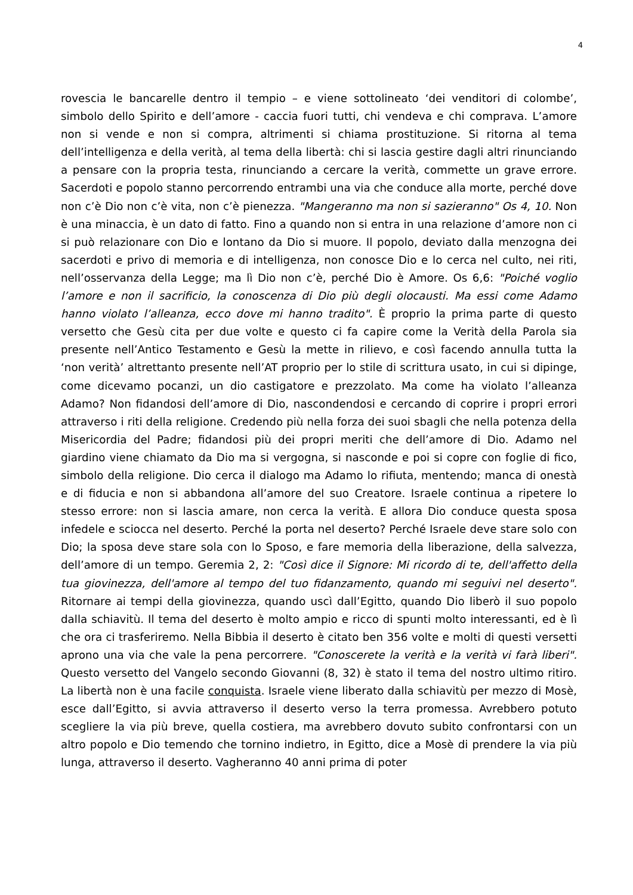4
rovescia le bancarelle dentro il tempio – e viene sottolineato ‘dei venditori di colombe’, simbolo dello Spirito e dell’amore - caccia fuori tutti, chi vendeva e chi comprava. L’amore non si vende e non si compra, altrimenti si chiama prostituzione. Si ritorna al tema dell’intelligenza e della verità, al tema della libertà: chi si lascia gestire dagli altri rinunciando a pensare con la propria testa, rinunciando a cercare la verità, commette un grave errore. Sacerdoti e popolo stanno percorrendo entrambi una via che conduce alla morte, perché dove non c’è Dio non c’è vita, non c’è pienezza. "Mangeranno ma non si sazieranno" Os 4, 10. Non è una minaccia, è un dato di fatto. Fino a quando non si entra in una relazione d’amore non ci si può relazionare con Dio e lontano da Dio si muore. Il popolo, deviato dalla menzogna dei sacerdoti e privo di memoria e di intelligenza, non conosce Dio e lo cerca nel culto, nei riti, nell’osservanza della Legge; ma lì Dio non c’è, perché Dio è Amore. Os 6,6: "Poiché voglio l’amore e non il sacrificio, la conoscenza di Dio più degli olocausti. Ma essi come Adamo hanno violato l’alleanza, ecco dove mi hanno tradito". È proprio la prima parte di questo versetto che Gesù cita per due volte e questo ci fa capire come la Verità della Parola sia presente nell’Antico Testamento e Gesù la mette in rilievo, e così facendo annulla tutta la ‘non verità’ altrettanto presente nell’AT proprio per lo stile di scrittura usato, in cui si dipinge, come dicevamo pocanzi, un dio castigatore e prezzolato. Ma come ha violato l’alleanza Adamo? Non fidandosi dell’amore di Dio, nascondendosi e cercando di coprire i propri errori attraverso i riti della religione. Credendo più nella forza dei suoi sbagli che nella potenza della Misericordia del Padre; fidandosi più dei propri meriti che dell’amore di Dio. Adamo nel giardino viene chiamato da Dio ma si vergogna, si nasconde e poi si copre con foglie di fico, simbolo della religione. Dio cerca il dialogo ma Adamo lo rifiuta, mentendo; manca di onestà e di fiducia e non si abbandona all’amore del suo Creatore. Israele continua a ripetere lo stesso errore: non si lascia amare, non cerca la verità. E allora Dio conduce questa sposa infedele e sciocca nel deserto. Perché la porta nel deserto? Perché Israele deve stare solo con Dio; la sposa deve stare sola con lo Sposo, e fare memoria della liberazione, della salvezza, dell’amore di un tempo. Geremia 2, 2: "Così dice il Signore: Mi ricordo di te, dell'affetto della tua giovinezza, dell'amore al tempo del tuo fidanzamento, quando mi seguivi nel deserto". Ritornare ai tempi della giovinezza, quando uscì dall’Egitto, quando Dio liberò il suo popolo dalla schiavitù. Il tema del deserto è molto ampio e ricco di spunti molto interessanti, ed è lì che ora ci trasferiremo. Nella Bibbia il deserto è citato ben 356 volte e molti di questi versetti aprono una via che vale la pena percorrere. "Conoscerete la verità e la verità vi farà liberi". Questo versetto del Vangelo secondo Giovanni (8, 32) è stato il tema del nostro ultimo ritiro. La libertà non è una facile conquista. Israele viene liberato dalla schiavitù per mezzo di Mosè, esce dall’Egitto, si avvia attraverso il deserto verso la terra promessa. Avrebbero potuto scegliere la via più breve, quella costiera, ma avrebbero dovuto subito confrontarsi con un altro popolo e Dio temendo che tornino indietro, in Egitto, dice a Mosè di prendere la via più lunga, attraverso il deserto. Vagheranno 40 anni prima di poter